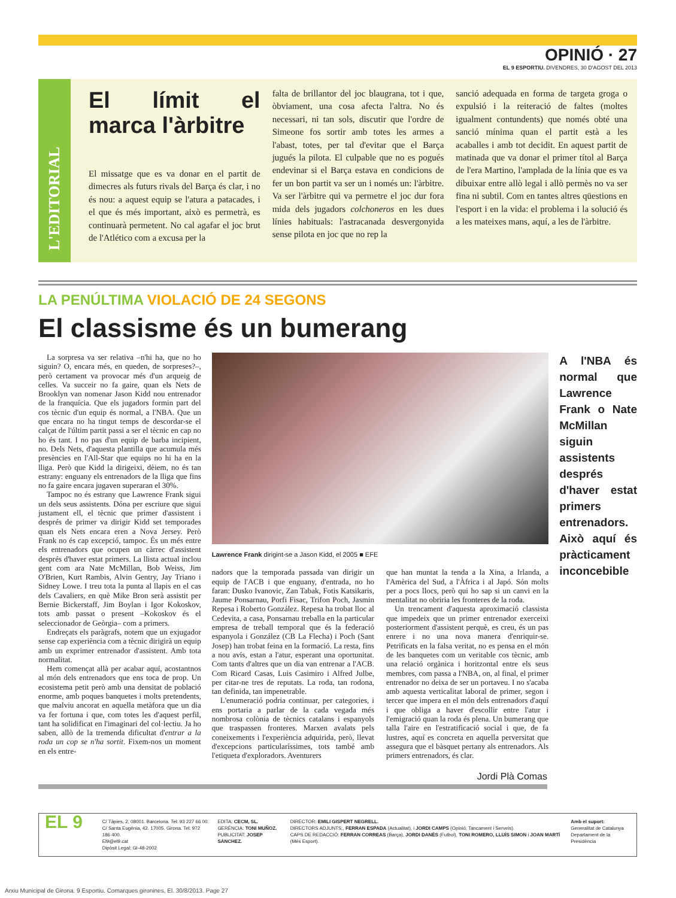OPINIÓ · 27
EL 9 ESPORTIU. DIVENDRES, 30 D'AGOST DEL 2013
L'EDITORIAL
El límit el marca l'àrbitre
El missatge que es va donar en el partit de dimecres als futurs rivals del Barça és clar, i no és nou: a aquest equip se l'atura a patacades, i el que és més important, això es permetrà, es continuarà permetent. No cal agafar el joc brut de l'Atlético com a excusa per la
falta de brillantor del joc blaugrana, tot i que, òbviament, una cosa afecta l'altra. No és necessari, ni tan sols, discutir que l'ordre de Simeone fos sortir amb totes les armes a l'abast, totes, per tal d'evitar que el Barça jugués la pilota. El culpable que no es pogués endevinar si el Barça estava en condicions de fer un bon partit va ser un i només un: l'àrbitre. Va ser l'àrbitre qui va permetre el joc dur fora mida dels jugadors colchoneros en les dues línies habituals: l'astracanada desvergonyida sense pilota en joc que no rep la
sanció adequada en forma de targeta groga o expulsió i la reiteració de faltes (moltes igualment contundents) que només obté una sanció mínima quan el partit està a les acaballes i amb tot decidit. En aquest partit de matinada que va donar el primer títol al Barça de l'era Martino, l'amplada de la línia que es va dibuixar entre allò legal i allò permès no va ser fina ni subtil. Com en tantes altres qüestions en l'esport i en la vida: el problema i la solució és a les mateixes mans, aquí, a les de l'àrbitre.
LA PENÚLTIMA VIOLACIÓ DE 24 SEGONS
El classisme és un bumerang
La sorpresa va ser relativa –n'hi ha, que no ho siguin? O, encara més, en queden, de sorpreses?–, però certament va provocar més d'un arqueig de celles. Va succeir no fa gaire, quan els Nets de Brooklyn van nomenar Jason Kidd nou entrenador de la franquícia. Que els jugadors formin part del cos tècnic d'un equip és normal, a l'NBA. Que un que encara no ha tingut temps de descordar-se el calçat de l'últim partit passi a ser el tècnic en cap no ho és tant. I no pas d'un equip de barba incipient, no. Dels Nets, d'aquesta plantilla que acumula més presències en l'All-Star que equips no hi ha en la lliga. Però que Kidd la dirigeixi, dèiem, no és tan estrany: enguany els entrenadors de la lliga que fins no fa gaire encara jugaven superaran el 30%.
Tampoc no és estrany que Lawrence Frank sigui un dels seus assistents. Dóna per escriure que sigui justament ell, el tècnic que primer d'assistent i després de primer va dirigir Kidd set temporades quan els Nets encara eren a Nova Jersey. Però Frank no és cap excepció, tampoc. És un més entre els entrenadors que ocupen un càrrec d'assistent després d'haver estat primers. La llista actual inclou gent com ara Nate McMillan, Bob Weiss, Jim O'Brien, Kurt Rambis, Alvin Gentry, Jay Triano i Sidney Lowe. I treu tota la punta al llapis en el cas dels Cavaliers, en què Mike Bron serà assistit per Bernie Bickerstaff, Jim Boylan i Igor Kokoskov, tots amb passat o present –Kokoskov és el seleccionador de Geòrgia– com a primers.
Endreçats els paràgrafs, notem que un exjugador sense cap experiència com a tècnic dirigirà un equip amb un exprimer entrenador d'assistent. Amb tota normalitat.
Hem començat allà per acabar aquí, acostantnos al món dels entrenadors que ens toca de prop. Un ecosistema petit però amb una densitat de població enorme, amb poques banquetes i molts pretendents, que malviu ancorat en aquella metàfora que un dia va fer fortuna i que, com totes les d'aquest perfil, tant ha solidificat en l'imaginari del col·lectiu. Ja ho saben, allò de la tremenda dificultat d'entrar a la roda un cop se n'ha sortit. Fixem-nos un moment en els entre-
Lawrence Frank dirigint-se a Jason Kidd, el 2005 ■ EFE
nadors que la temporada passada van dirigir un equip de l'ACB i que enguany, d'entrada, no ho faran: Dusko Ivanovic, Zan Tabak, Fotis Katsikaris, Jaume Ponsarnau, Porfi Fisac, Trifon Poch, Jasmin Repesa i Roberto González. Repesa ha trobat lloc al Cedevita, a casa, Ponsarnau treballa en la particular empresa de treball temporal que és la federació espanyola i González (CB La Flecha) i Poch (Sant Josep) han trobat feina en la formació. La resta, fins a nou avís, estan a l'atur, esperant una oportunitat. Com tants d'altres que un dia van entrenar a l'ACB. Com Ricard Casas, Luis Casimiro i Alfred Julbe, per citar-ne tres de reputats. La roda, tan rodona, tan definida, tan impenetrable.
L'enumeració podria continuar, per categories, i ens portaria a parlar de la cada vegada més nombrosa colònia de tècnics catalans i espanyols que traspassen fronteres. Marxen avalats pels coneixements i l'experiència adquirida, però, llevat d'excepcions particularíssimes, tots també amb l'etiqueta d'exploradors. Aventurers
que han muntat la tenda a la Xina, a Irlanda, a l'Amèrica del Sud, a l'Àfrica i al Japó. Són molts per a pocs llocs, però qui ho sap si un canvi en la mentalitat no obriria les fronteres de la roda.
Un trencament d'aquesta aproximació classista que impedeix que un primer entrenador exerceixi posteriorment d'assistent perquè, es creu, és un pas enrere i no una nova manera d'enriquir-se. Petrificats en la falsa veritat, no es pensa en el món de les banquetes com un veritable cos tècnic, amb una relació orgànica i horitzontal entre els seus membres, com passa a l'NBA, on, al final, el primer entrenador no deixa de ser un portaveu. I no s'acaba amb aquesta verticalitat laboral de primer, segon i tercer que impera en el món dels entrenadors d'aquí i que obliga a haver d'escollir entre l'atur i l'emigració quan la roda és plena. Un bumerang que talla l'aire en l'estratificació social i que, de fa lustres, aquí es concreta en aquella perversitat que assegura que el bàsquet pertany als entrenadors. Als primers entrenadors, és clar.
A l'NBA és normal que Lawrence Frank o Nate McMillan siguin assistents després d'haver estat primers entrenadors. Això aquí és pràcticament inconcebible
Jordi Plà Comas
EL 9
C/ Tàpies, 2, 08001. Barcelona. Tel: 93 227 66 00.
C/ Santa Eugènia, 42. 17005. Girona. Tel: 972 186 400.
El9@el9.cat
Dipòsit Legal: GI-48-2002
EDITA: CECM, SL.
GERÈNCIA: TONI MUÑOZ.
PUBLICITAT: JOSEP SÁNCHEZ.
DIRECTOR: EMILI GISPERT NEGRELL.
DIRECTORS ADJUNTS:, FERRAN ESPADA (Actualitat), i JORDI CAMPS (Opinió, Tancament i Serveis).
CAPS DE REDACCIÓ: FERRAN CORREAS (Barça), JORDI DANÈS (Futbol), TONI ROMERO, LLUÍS SIMON i JOAN MARTÍ (Més Esport).
Amb el suport:
Generalitat de Catalunya
Departament de la Presidència
Arxiu Municipal de Girona. 9 Esportiu. Comarques gironines, El. 30/8/2013. Page 27